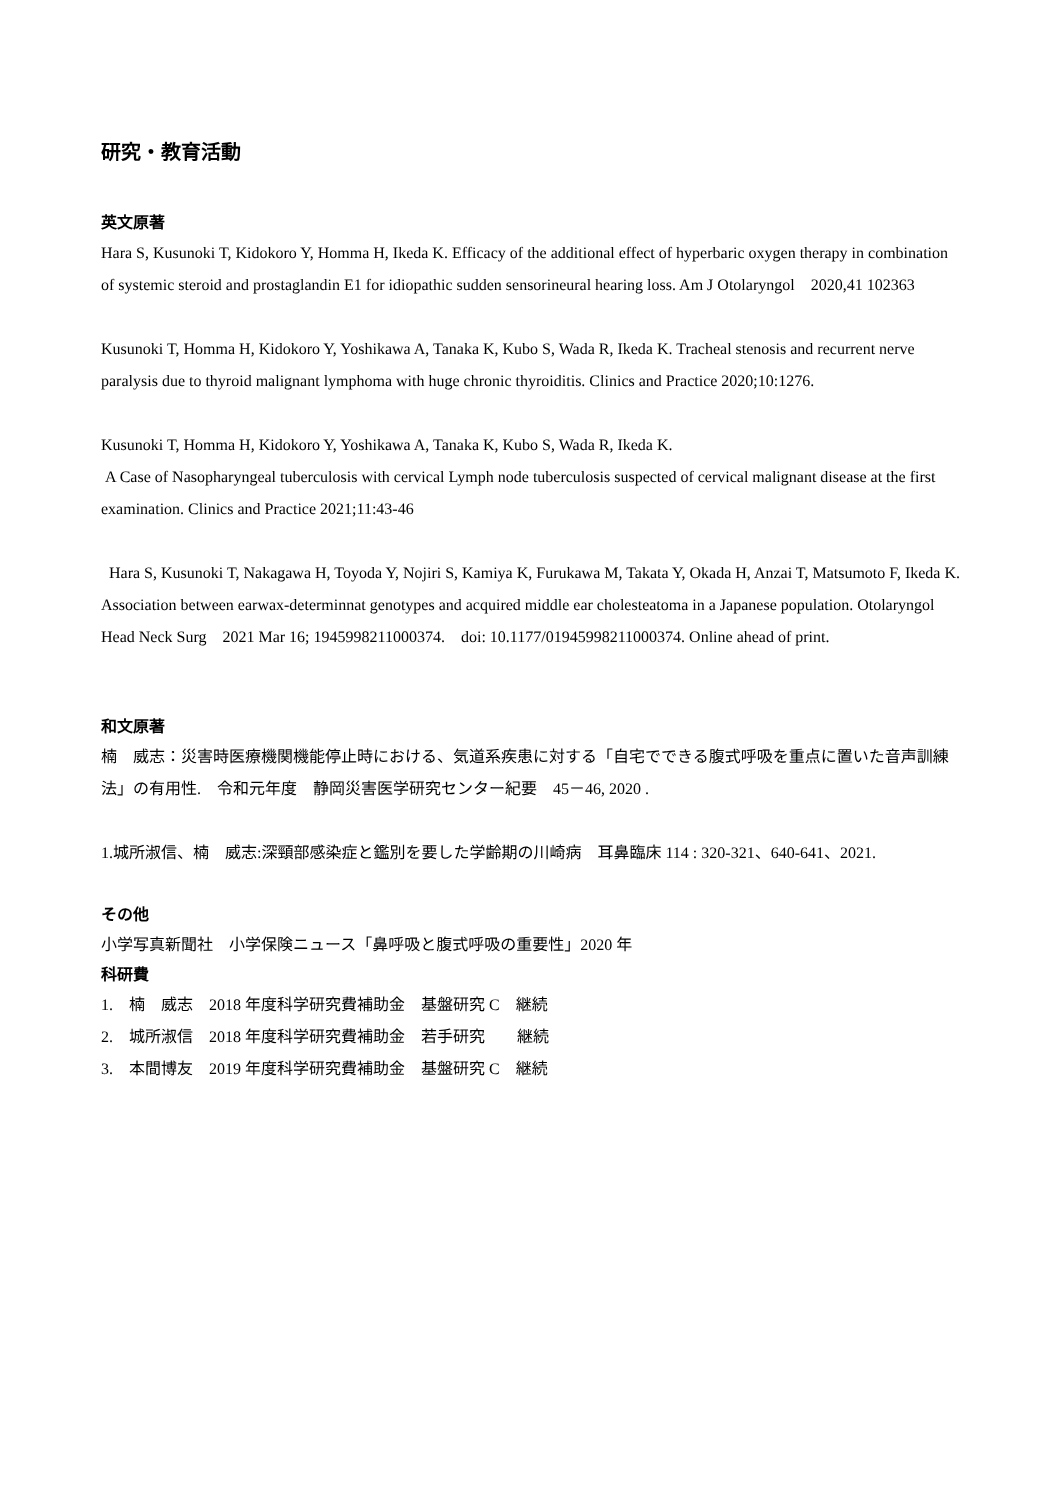研究・教育活動
英文原著
Hara S, Kusunoki T, Kidokoro Y, Homma H, Ikeda K. Efficacy of the additional effect of hyperbaric oxygen therapy in combination of systemic steroid and prostaglandin E1 for idiopathic sudden sensorineural hearing loss. Am J Otolaryngol　2020,41 102363
Kusunoki T, Homma H, Kidokoro Y, Yoshikawa A, Tanaka K, Kubo S, Wada R, Ikeda K. Tracheal stenosis and recurrent nerve paralysis due to thyroid malignant lymphoma with huge chronic thyroiditis. Clinics and Practice 2020;10:1276.
Kusunoki T, Homma H, Kidokoro Y, Yoshikawa A, Tanaka K, Kubo S, Wada R, Ikeda K.
A Case of Nasopharyngeal tuberculosis with cervical Lymph node tuberculosis suspected of cervical malignant disease at the first examination. Clinics and Practice 2021;11:43-46
Hara S, Kusunoki T, Nakagawa H, Toyoda Y, Nojiri S, Kamiya K, Furukawa M, Takata Y, Okada H, Anzai T, Matsumoto F, Ikeda K. Association between earwax-determinnat genotypes and acquired middle ear cholesteatoma in a Japanese population. Otolaryngol Head Neck Surg　2021 Mar 16; 1945998211000374.　doi: 10.1177/01945998211000374. Online ahead of print.
和文原著
楠　威志：災害時医療機関機能停止時における、気道系疾患に対する「自宅でできる腹式呼吸を重点に置いた音声訓練法」の有用性.　令和元年度　静岡災害医学研究センター紀要　45－46, 2020 .
1.城所淑信、楠　威志:深頸部感染症と鑑別を要した学齢期の川崎病　耳鼻臨床 114 : 320-321、640-641、2021.
その他
小学写真新聞社　小学保険ニュース「鼻呼吸と腹式呼吸の重要性」2020 年
科研費
1.　楠　威志　2018 年度科学研究費補助金　基盤研究 C　継続
2.　城所淑信　2018 年度科学研究費補助金　若手研究　　継続
3.　本間博友　2019 年度科学研究費補助金　基盤研究 C　継続